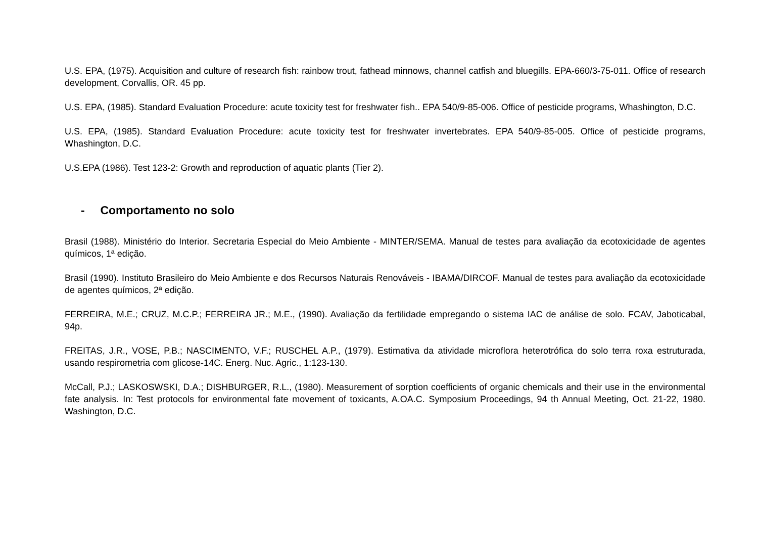U.S. EPA, (1975). Acquisition and culture of research fish: rainbow trout, fathead minnows, channel catfish and bluegills. EPA-660/3-75-011. Office of research development, Corvallis, OR. 45 pp.
U.S. EPA, (1985). Standard Evaluation Procedure: acute toxicity test for freshwater fish.. EPA 540/9-85-006. Office of pesticide programs, Whashington, D.C.
U.S. EPA, (1985). Standard Evaluation Procedure: acute toxicity test for freshwater invertebrates. EPA 540/9-85-005. Office of pesticide programs, Whashington, D.C.
U.S.EPA (1986). Test 123-2: Growth and reproduction of aquatic plants (Tier 2).
- Comportamento no solo
Brasil (1988). Ministério do Interior. Secretaria Especial do Meio Ambiente - MINTER/SEMA. Manual de testes para avaliação da ecotoxicidade de agentes químicos, 1ª edição.
Brasil (1990). Instituto Brasileiro do Meio Ambiente e dos Recursos Naturais Renováveis - IBAMA/DIRCOF. Manual de testes para avaliação da ecotoxicidade de agentes químicos, 2ª edição.
FERREIRA, M.E.; CRUZ, M.C.P.; FERREIRA JR.; M.E., (1990). Avaliação da fertilidade empregando o sistema IAC de análise de solo. FCAV, Jaboticabal, 94p.
FREITAS, J.R., VOSE, P.B.; NASCIMENTO, V.F.; RUSCHEL A.P., (1979). Estimativa da atividade microflora heterotrófica do solo terra roxa estruturada, usando respirometria com glicose-14C. Energ. Nuc. Agric., 1:123-130.
McCall, P.J.; LASKOSWSKI, D.A.; DISHBURGER, R.L., (1980). Measurement of sorption coefficients of organic chemicals and their use in the environmental fate analysis. In: Test protocols for environmental fate movement of toxicants, A.OA.C. Symposium Proceedings, 94 th Annual Meeting, Oct. 21-22, 1980. Washington, D.C.